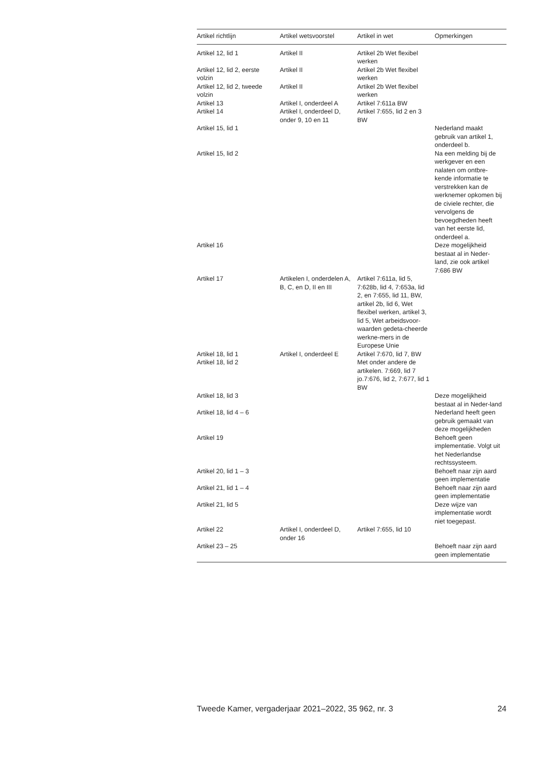| Artikel richtlijn | Artikel wetsvoorstel | Artikel in wet | Opmerkingen |
| --- | --- | --- | --- |
| Artikel 12, lid 1 | Artikel II | Artikel 2b Wet flexibel werken | |
| Artikel 12, lid 2, eerste volzin | Artikel II | Artikel 2b Wet flexibel werken | |
| Artikel 12, lid 2, tweede volzin | Artikel II | Artikel 2b Wet flexibel werken | |
| Artikel 13 | Artikel I, onderdeel A | Artikel 7:611a BW | |
| Artikel 14 | Artikel I, onderdeel D, onder 9, 10 en 11 | Artikel 7:655, lid 2 en 3 BW | |
| Artikel 15, lid 1 | | | Nederland maakt gebruik van artikel 1, onderdeel b. |
| Artikel 15, lid 2 | | | Na een melding bij de werkgever en een nalaten om ontbre-kende informatie te verstrekken kan de werknemer opkomen bij de civiele rechter, die vervolgens de bevoegdheden heeft van het eerste lid, onderdeel a. |
| Artikel 16 | | | Deze mogelijkheid bestaat al in Neder-land, zie ook artikel 7:686 BW |
| Artikel 17 | Artikelen I, onderdelen A, B, C, en D, II en III | Artikel 7:611a, lid 5, 7:628b, lid 4, 7:653a, lid 2, en 7:655, lid 11, BW, artikel 2b, lid 6, Wet flexibel werken, artikel 3, lid 5, Wet arbeidsvoor-waarden gedeta-cheerde werkne-mers in de Europese Unie | |
| Artikel 18, lid 1 | Artikel I, onderdeel E | Artikel 7:670, lid 7, BW | |
| Artikel 18, lid 2 | | Met onder andere de artikelen. 7:669, lid 7 jo.7:676, lid 2, 7:677, lid 1 BW | |
| Artikel 18, lid 3 | | | Deze mogelijkheid bestaat al in Neder-land |
| Artikel 18, lid 4 – 6 | | | Nederland heeft geen gebruik gemaakt van deze mogelijkheden |
| Artikel 19 | | | Behoeft geen implementatie. Volgt uit het Nederlandse rechtssysteem. |
| Artikel 20, lid 1 – 3 | | | Behoeft naar zijn aard geen implementatie |
| Artikel 21, lid 1 – 4 | | | Behoeft naar zijn aard geen implementatie |
| Artikel 21, lid 5 | | | Deze wijze van implementatie wordt niet toegepast. |
| Artikel 22 | Artikel I, onderdeel D, onder 16 | Artikel 7:655, lid 10 | |
| Artikel 23 – 25 | | | Behoeft naar zijn aard geen implementatie |
Tweede Kamer, vergaderjaar 2021–2022, 35 962, nr. 3 24